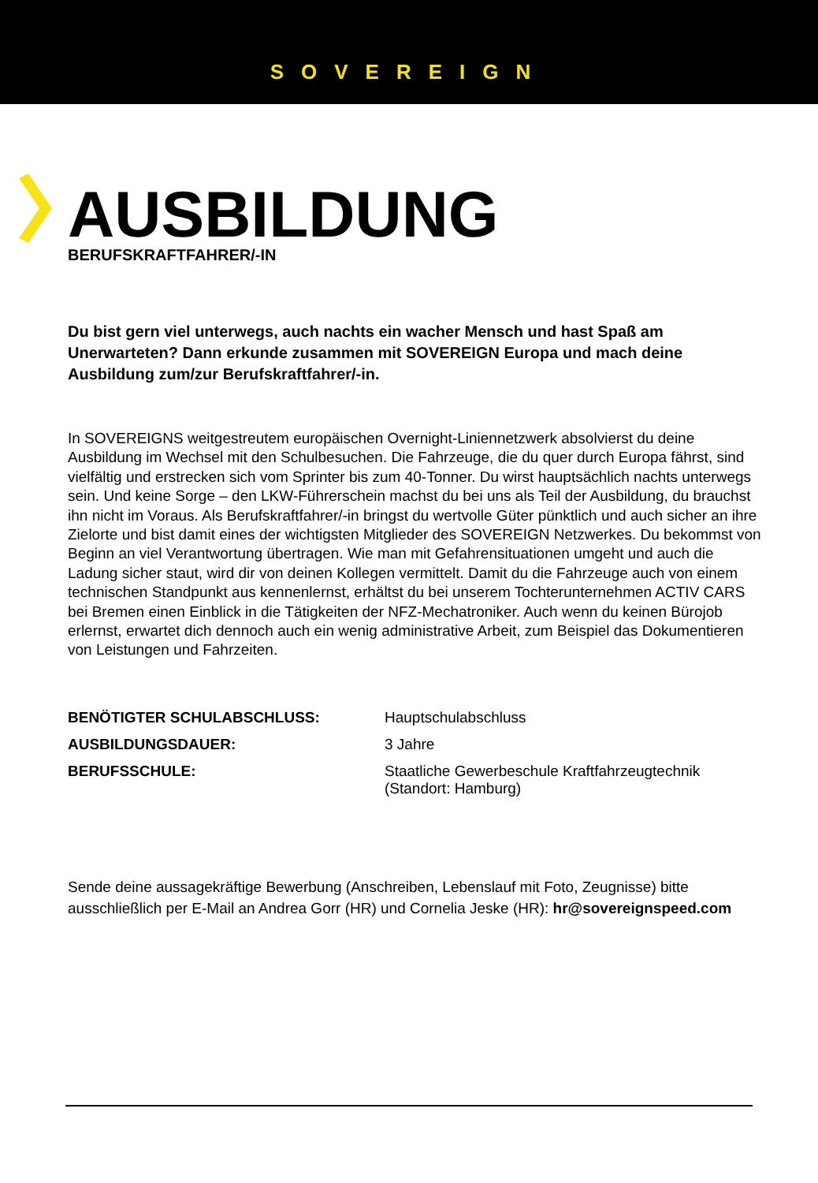SOVEREIGN
AUSBILDUNG
BERUFSKRAFTFAHRER/-IN
Du bist gern viel unterwegs, auch nachts ein wacher Mensch und hast Spaß am Unerwarteten? Dann erkunde zusammen mit SOVEREIGN Europa und mach deine Ausbildung zum/zur Berufskraftfahrer/-in.
In SOVEREIGNS weitgestreutem europäischen Overnight-Liniennetzwerk absolvierst du deine Ausbildung im Wechsel mit den Schulbesuchen. Die Fahrzeuge, die du quer durch Europa fährst, sind vielfältig und erstrecken sich vom Sprinter bis zum 40-Tonner. Du wirst hauptsächlich nachts unterwegs sein. Und keine Sorge – den LKW-Führerschein machst du bei uns als Teil der Ausbildung, du brauchst ihn nicht im Voraus. Als Berufskraftfahrer/-in bringst du wertvolle Güter pünktlich und auch sicher an ihre Zielorte und bist damit eines der wichtigsten Mitglieder des SOVEREIGN Netzwerkes. Du bekommst von Beginn an viel Verantwortung übertragen. Wie man mit Gefahrensituationen umgeht und auch die Ladung sicher staut, wird dir von deinen Kollegen vermittelt. Damit du die Fahrzeuge auch von einem technischen Standpunkt aus kennenlernst, erhältst du bei unserem Tochterunternehmen ACTIV CARS bei Bremen einen Einblick in die Tätigkeiten der NFZ-Mechatroniker. Auch wenn du keinen Bürojob erlernst, erwartet dich dennoch auch ein wenig administrative Arbeit, zum Beispiel das Dokumentieren von Leistungen und Fahrzeiten.
| BENÖTIGTER SCHULABSCHLUSS: | Hauptschulabschluss |
| AUSBILDUNGSDAUER: | 3 Jahre |
| BERUFSSCHULE: | Staatliche Gewerbeschule Kraftfahrzeugtechnik (Standort: Hamburg) |
Sende deine aussagekräftige Bewerbung (Anschreiben, Lebenslauf mit Foto, Zeugnisse) bitte ausschließlich per E-Mail an Andrea Gorr (HR) und Cornelia Jeske (HR): hr@sovereignspeed.com